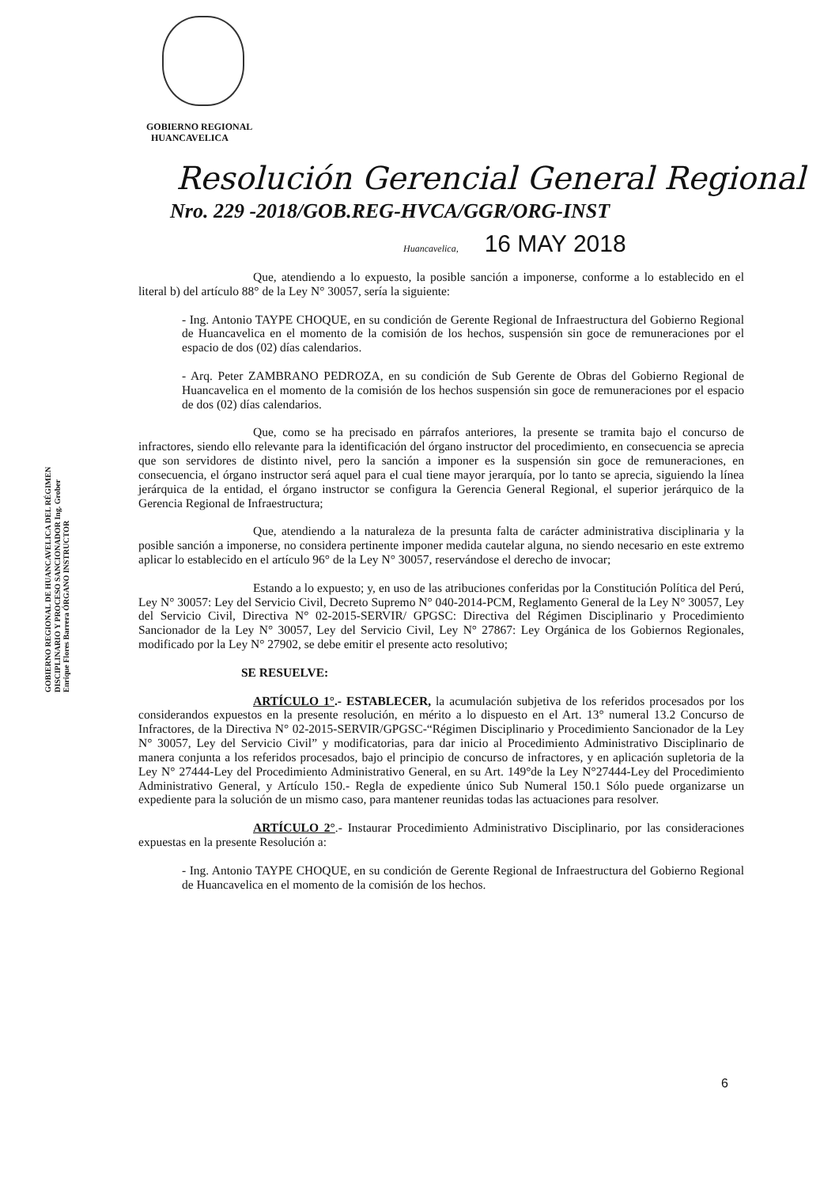GOBIERNO REGIONAL
HUANCAVELICA
Resolución Gerencial General Regional
Nro. 229 -2018/GOB.REG-HVCA/GGR/ORG-INST
Huancavelica, 16 MAY 2018
GOBIERNO REGIONAL DE HUANCAVELICA DEL RÉGIMEN DISCIPLINARIO Y PROCESO SANCIONADOR Ing. Grober Enrique Flores Barrera ÓRGANO INSTRUCTOR
Que, atendiendo a lo expuesto, la posible sanción a imponerse, conforme a lo establecido en el literal b) del artículo 88° de la Ley N° 30057, sería la siguiente:
- Ing. Antonio TAYPE CHOQUE, en su condición de Gerente Regional de Infraestructura del Gobierno Regional de Huancavelica en el momento de la comisión de los hechos, suspensión sin goce de remuneraciones por el espacio de dos (02) días calendarios.
- Arq. Peter ZAMBRANO PEDROZA, en su condición de Sub Gerente de Obras del Gobierno Regional de Huancavelica en el momento de la comisión de los hechos suspensión sin goce de remuneraciones por el espacio de dos (02) días calendarios.
Que, como se ha precisado en párrafos anteriores, la presente se tramita bajo el concurso de infractores, siendo ello relevante para la identificación del órgano instructor del procedimiento, en consecuencia se aprecia que son servidores de distinto nivel, pero la sanción a imponer es la suspensión sin goce de remuneraciones, en consecuencia, el órgano instructor será aquel para el cual tiene mayor jerarquía, por lo tanto se aprecia, siguiendo la línea jerárquica de la entidad, el órgano instructor se configura la Gerencia General Regional, el superior jerárquico de la Gerencia Regional de Infraestructura;
Que, atendiendo a la naturaleza de la presunta falta de carácter administrativa disciplinaria y la posible sanción a imponerse, no considera pertinente imponer medida cautelar alguna, no siendo necesario en este extremo aplicar lo establecido en el artículo 96° de la Ley N° 30057, reservándose el derecho de invocar;
Estando a lo expuesto; y, en uso de las atribuciones conferidas por la Constitución Política del Perú, Ley N° 30057: Ley del Servicio Civil, Decreto Supremo N° 040-2014-PCM, Reglamento General de la Ley N° 30057, Ley del Servicio Civil, Directiva N° 02-2015-SERVIR/ GPGSC: Directiva del Régimen Disciplinario y Procedimiento Sancionador de la Ley N° 30057, Ley del Servicio Civil, Ley N° 27867: Ley Orgánica de los Gobiernos Regionales, modificado por la Ley N° 27902, se debe emitir el presente acto resolutivo;
SE RESUELVE:
ARTÍCULO 1°.- ESTABLECER, la acumulación subjetiva de los referidos procesados por los considerandos expuestos en la presente resolución, en mérito a lo dispuesto en el Art. 13° numeral 13.2 Concurso de Infractores, de la Directiva N° 02-2015-SERVIR/GPGSC-“Régimen Disciplinario y Procedimiento Sancionador de la Ley N° 30057, Ley del Servicio Civil” y modificatorias, para dar inicio al Procedimiento Administrativo Disciplinario de manera conjunta a los referidos procesados, bajo el principio de concurso de infractores, y en aplicación supletoria de la Ley N° 27444-Ley del Procedimiento Administrativo General, en su Art. 149°de la Ley N°27444-Ley del Procedimiento Administrativo General, y Artículo 150.- Regla de expediente único Sub Numeral 150.1 Sólo puede organizarse un expediente para la solución de un mismo caso, para mantener reunidas todas las actuaciones para resolver.
ARTÍCULO 2°.- Instaurar Procedimiento Administrativo Disciplinario, por las consideraciones expuestas en la presente Resolución a:
- Ing. Antonio TAYPE CHOQUE, en su condición de Gerente Regional de Infraestructura del Gobierno Regional de Huancavelica en el momento de la comisión de los hechos.
6